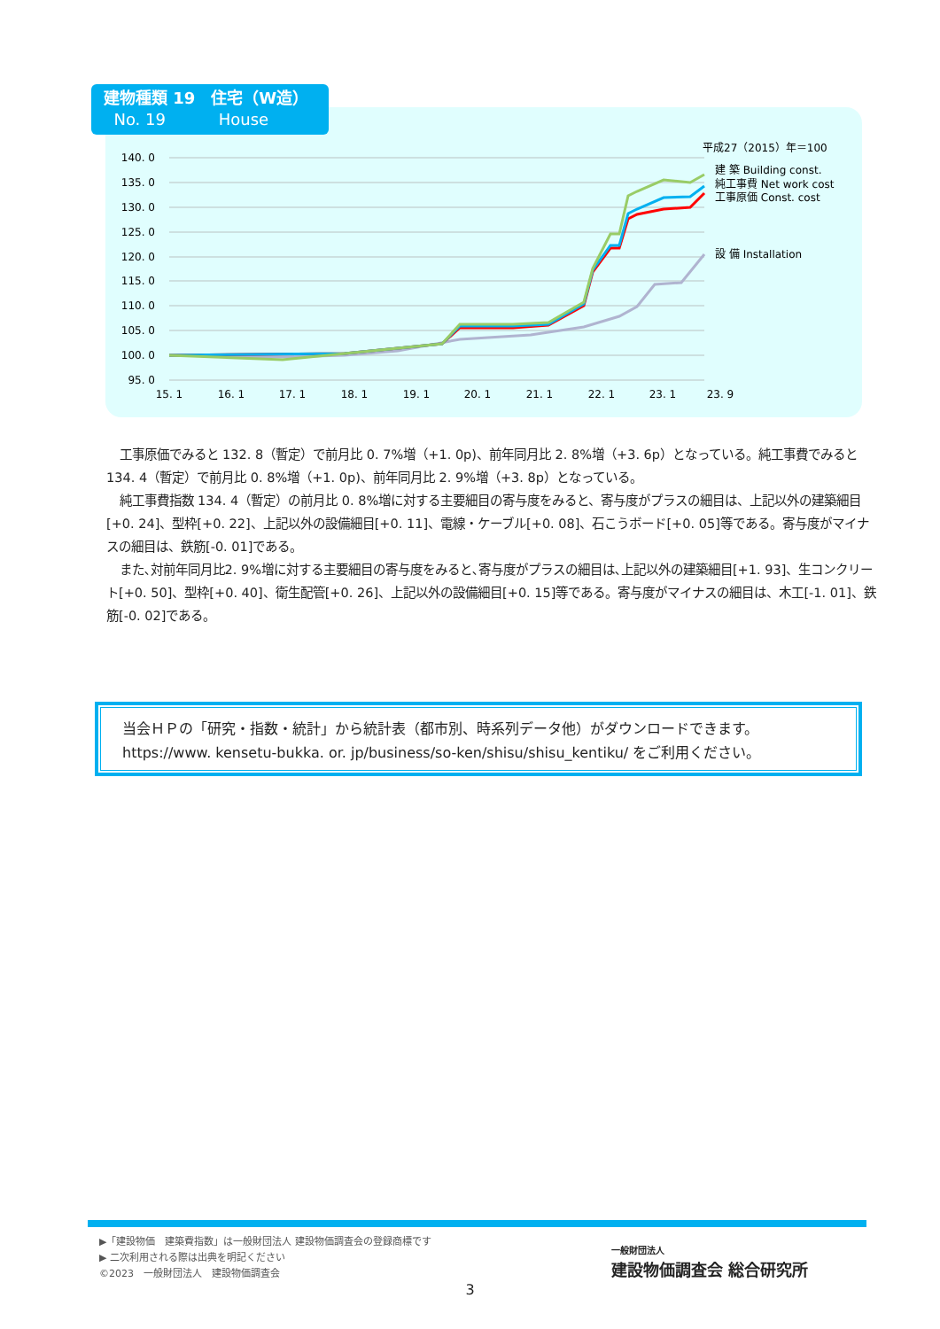建物種類 19　住宅（W造）
No. 19　　　 House
140. 0
135. 0
130. 0
125. 0
120. 0
115. 0
110. 0
105. 0
100. 0
95. 0
15. 1
16. 1
17. 1
18. 1
19. 1
20. 1
21. 1
22. 1
23. 1
23. 9
平成27（2015）年＝100
建 築 Building const.
純工事費 Net work cost
工事原価 Const. cost
設 備 Installation
工事原価でみると 132. 8（暫定）で前月比 0. 7%増（+1. 0p)、前年同月比 2. 8%増（+3. 6p）となっている。純工事費でみると 134. 4（暫定）で前月比 0. 8%増（+1. 0p)、前年同月比 2. 9%増（+3. 8p）となっている。
純工事費指数 134. 4（暫定）の前月比 0. 8%増に対する主要細目の寄与度をみると、寄与度がプラスの細目は、上記以外の建築細目[+0. 24]、型枠[+0. 22]、上記以外の設備細目[+0. 11]、電線・ケーブル[+0. 08]、石こうボード[+0. 05]等である。寄与度がマイナスの細目は、鉄筋[-0. 01]である。
また､対前年同月比2. 9%増に対する主要細目の寄与度をみると､寄与度がプラスの細目は､上記以外の建築細目[+1. 93]、生コンクリート[+0. 50]、型枠[+0. 40]、衛生配管[+0. 26]、上記以外の設備細目[+0. 15]等である。寄与度がマイナスの細目は、木工[-1. 01]、鉄筋[-0. 02]である。
当会ＨＰの「研究・指数・統計」から統計表（都市別、時系列データ他）がダウンロードできます。
https://www. kensetu-bukka. or. jp/business/so-ken/shisu/shisu_kentiku/ をご利用ください。
▶「建設物価　建築費指数」は一般財団法人 建設物価調査会の登録商標です
▶ 二次利用される際は出典を明記ください
©2023　一般財団法人　建設物価調査会
一般財団法人
建設物価調査会 総合研究所
3